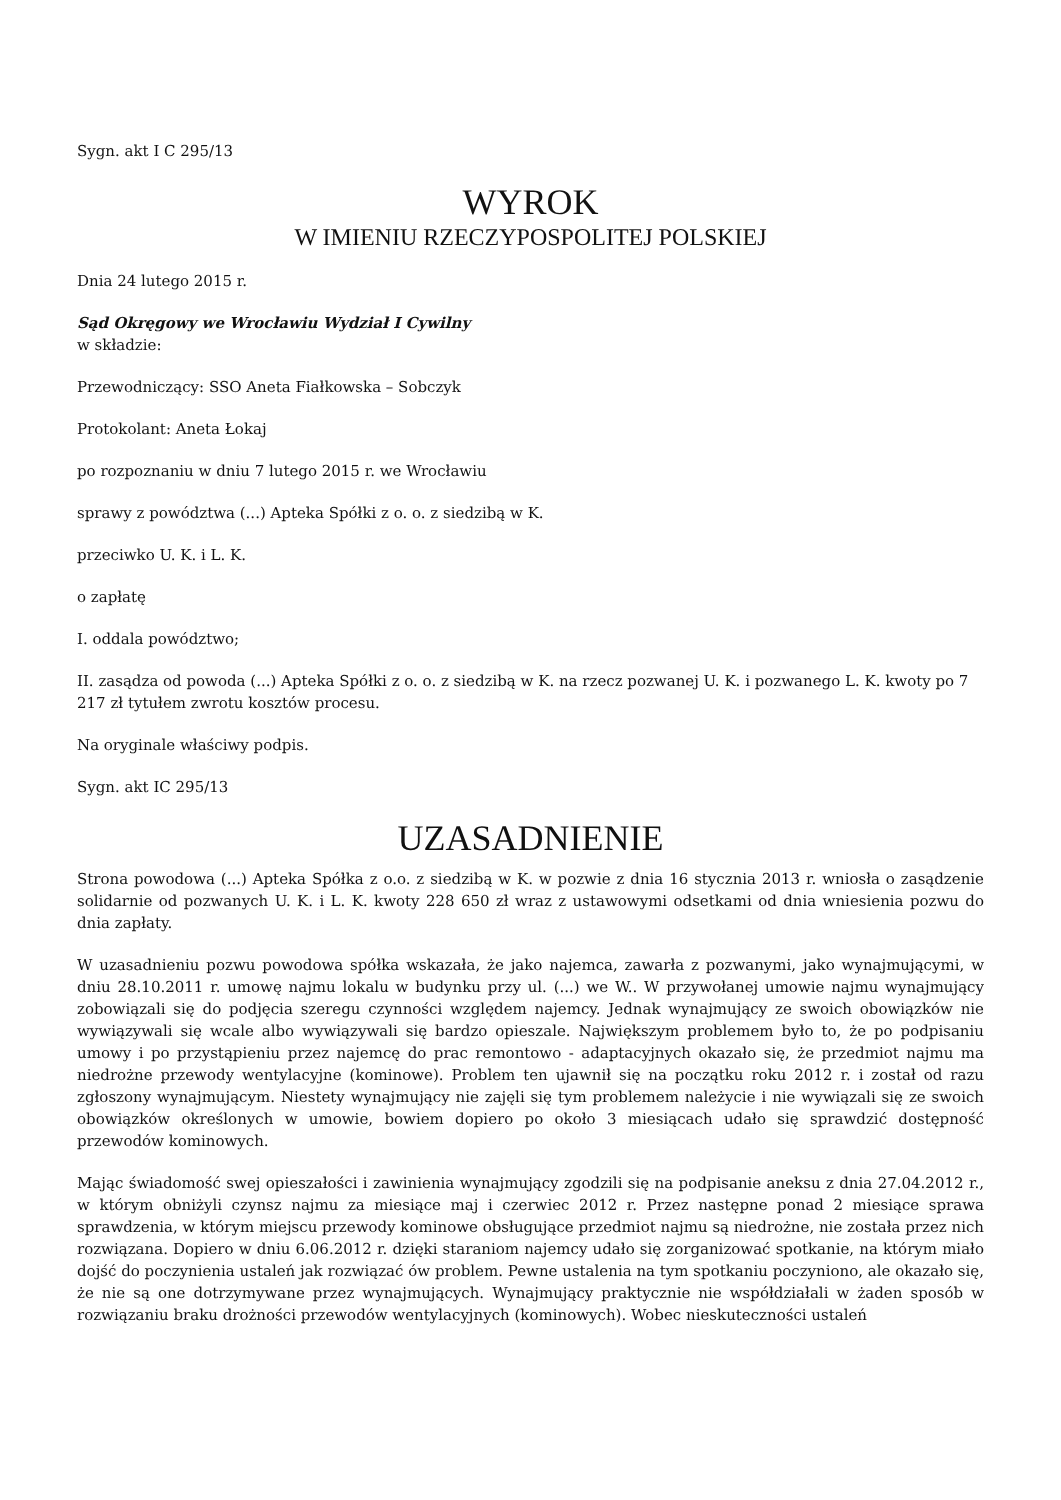Sygn. akt I C 295/13
WYROK
W IMIENIU RZECZYPOSPOLITEJ POLSKIEJ
Dnia 24 lutego 2015 r.
Sąd Okręgowy we Wrocławiu Wydział I Cywilny
w składzie:
Przewodniczący: SSO Aneta Fiałkowska – Sobczyk
Protokolant: Aneta Łokaj
po rozpoznaniu w dniu 7 lutego 2015 r. we Wrocławiu
sprawy z powództwa (...) Apteka Spółki z o. o. z siedzibą w K.
przeciwko U. K. i L. K.
o zapłatę
I. oddala powództwo;
II. zasądza od powoda (...) Apteka Spółki z o. o. z siedzibą w K. na rzecz pozwanej U. K. i pozwanego L. K. kwoty po 7 217 zł tytułem zwrotu kosztów procesu.
Na oryginale właściwy podpis.
Sygn. akt IC 295/13
UZASADNIENIE
Strona powodowa (...) Apteka Spółka z o.o. z siedzibą w K. w pozwie z dnia 16 stycznia 2013 r. wniosła o zasądzenie solidarnie od pozwanych U. K. i L. K. kwoty 228 650 zł wraz z ustawowymi odsetkami od dnia wniesienia pozwu do dnia zapłaty.
W uzasadnieniu pozwu powodowa spółka wskazała, że jako najemca, zawarła z pozwanymi, jako wynajmującymi, w dniu 28.10.2011 r. umowę najmu lokalu w budynku przy ul. (...) we W.. W przywołanej umowie najmu wynajmujący zobowiązali się do podjęcia szeregu czynności względem najemcy. Jednak wynajmujący ze swoich obowiązków nie wywiązywali się wcale albo wywiązywali się bardzo opieszale. Największym problemem było to, że po podpisaniu umowy i po przystąpieniu przez najemcę do prac remontowo - adaptacyjnych okazało się, że przedmiot najmu ma niedrożne przewody wentylacyjne (kominowe). Problem ten ujawnił się na początku roku 2012 r. i został od razu zgłoszony wynajmującym. Niestety wynajmujący nie zajęli się tym problemem należycie i nie wywiązali się ze swoich obowiązków określonych w umowie, bowiem dopiero po około 3 miesiącach udało się sprawdzić dostępność przewodów kominowych.
Mając świadomość swej opieszałości i zawinienia wynajmujący zgodzili się na podpisanie aneksu z dnia 27.04.2012 r., w którym obniżyli czynsz najmu za miesiące maj i czerwiec 2012 r. Przez następne ponad 2 miesiące sprawa sprawdzenia, w którym miejscu przewody kominowe obsługujące przedmiot najmu są niedrożne, nie została przez nich rozwiązana. Dopiero w dniu 6.06.2012 r. dzięki staraniom najemcy udało się zorganizować spotkanie, na którym miało dojść do poczynienia ustaleń jak rozwiązać ów problem. Pewne ustalenia na tym spotkaniu poczyniono, ale okazało się, że nie są one dotrzymywane przez wynajmujących. Wynajmujący praktycznie nie współdziałali w żaden sposób w rozwiązaniu braku drożności przewodów wentylacyjnych (kominowych). Wobec nieskuteczności ustaleń